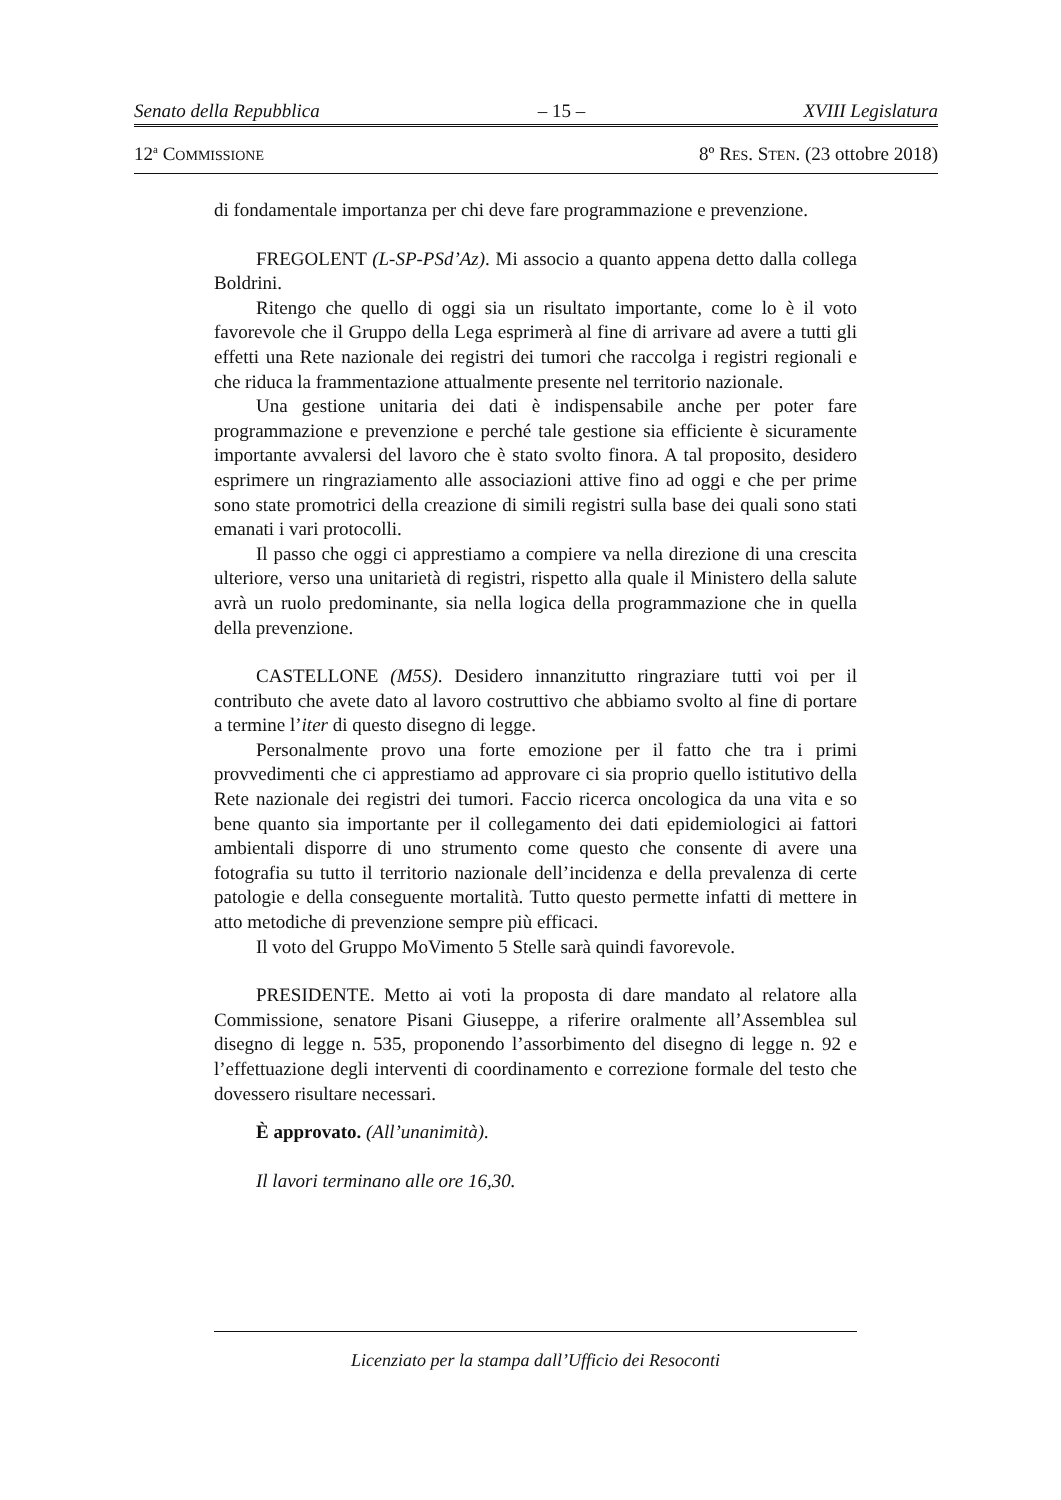Senato della Repubblica – 15 – XVIII Legislatura
12<sup>a</sup> COMMISSIONE 8º RES. STEN. (23 ottobre 2018)
di fondamentale importanza per chi deve fare programmazione e prevenzione.
FREGOLENT (L-SP-PSd’Az). Mi associo a quanto appena detto dalla collega Boldrini.
Ritengo che quello di oggi sia un risultato importante, come lo è il voto favorevole che il Gruppo della Lega esprimerà al fine di arrivare ad avere a tutti gli effetti una Rete nazionale dei registri dei tumori che raccolga i registri regionali e che riduca la frammentazione attualmente presente nel territorio nazionale.
Una gestione unitaria dei dati è indispensabile anche per poter fare programmazione e prevenzione e perché tale gestione sia efficiente è sicuramente importante avvalersi del lavoro che è stato svolto finora. A tal proposito, desidero esprimere un ringraziamento alle associazioni attive fino ad oggi e che per prime sono state promotrici della creazione di simili registri sulla base dei quali sono stati emanati i vari protocolli.
Il passo che oggi ci apprestiamo a compiere va nella direzione di una crescita ulteriore, verso una unitarietà di registri, rispetto alla quale il Ministero della salute avrà un ruolo predominante, sia nella logica della programmazione che in quella della prevenzione.
CASTELLONE (M5S). Desidero innanzitutto ringraziare tutti voi per il contributo che avete dato al lavoro costruttivo che abbiamo svolto al fine di portare a termine l’iter di questo disegno di legge.
Personalmente provo una forte emozione per il fatto che tra i primi provvedimenti che ci apprestiamo ad approvare ci sia proprio quello istitutivo della Rete nazionale dei registri dei tumori. Faccio ricerca oncologica da una vita e so bene quanto sia importante per il collegamento dei dati epidemiologici ai fattori ambientali disporre di uno strumento come questo che consente di avere una fotografia su tutto il territorio nazionale dell’incidenza e della prevalenza di certe patologie e della conseguente mortalità. Tutto questo permette infatti di mettere in atto metodiche di prevenzione sempre più efficaci.
Il voto del Gruppo MoVimento 5 Stelle sarà quindi favorevole.
PRESIDENTE. Metto ai voti la proposta di dare mandato al relatore alla Commissione, senatore Pisani Giuseppe, a riferire oralmente all’Assemblea sul disegno di legge n. 535, proponendo l’assorbimento del disegno di legge n. 92 e l’effettuazione degli interventi di coordinamento e correzione formale del testo che dovessero risultare necessari.
È approvato. (All’unanimità).
Il lavori terminano alle ore 16,30.
Licenziato per la stampa dall’Ufficio dei Resoconti